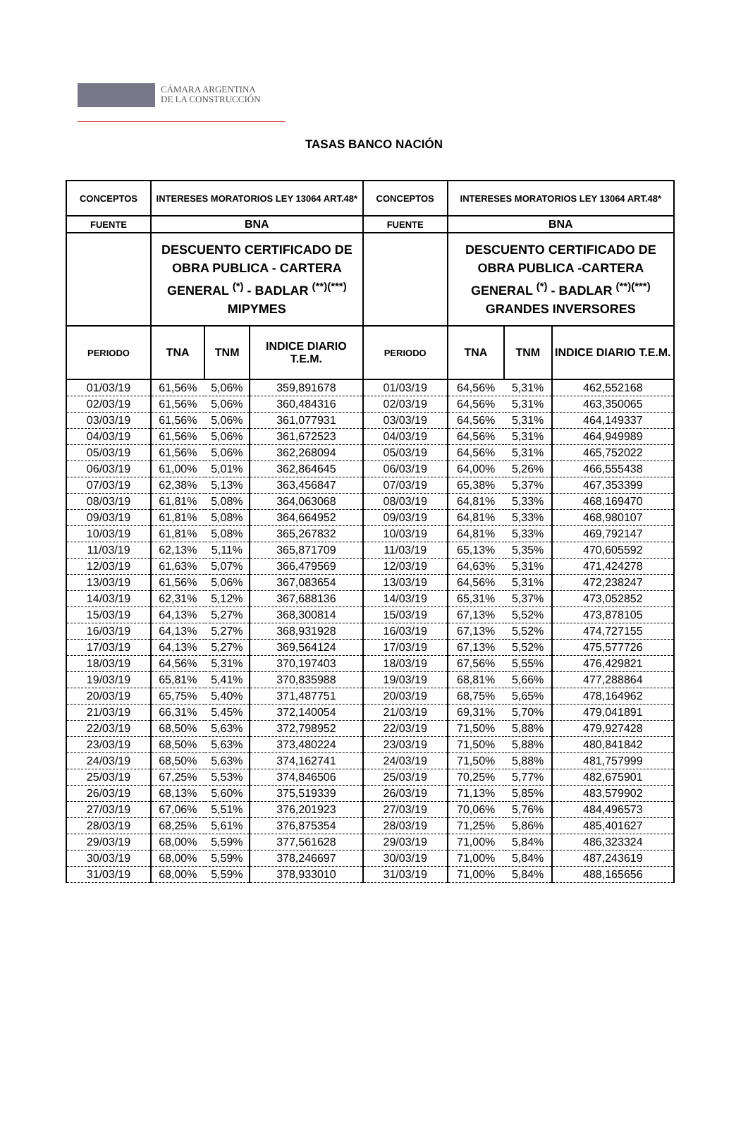CÁMARA ARGENTINA
DE LA CONSTRUCCIÓN
TASAS BANCO NACIÓN
| CONCEPTOS | INTERESES MORATORIOS LEY 13064 ART.48* | | | CONCEPTOS | INTERESES MORATORIOS LEY 13064 ART.48* | | |
| --- | --- | --- | --- | --- | --- | --- | --- |
| FUENTE | BNA | | | FUENTE | BNA | | |
| | DESCUENTO CERTIFICADO DE OBRA PUBLICA - CARTERA GENERAL <sup>(*)</sup> - BADLAR <sup>(**)(***)</sup> MIPYMES | | | | DESCUENTO CERTIFICADO DE OBRA PUBLICA -CARTERA GENERAL <sup>(*)</sup> - BADLAR <sup>(**)(***)</sup> GRANDES INVERSORES | | |
| PERIODO | TNA | TNM | INDICE DIARIO T.E.M. | PERIODO | TNA | TNM | INDICE DIARIO T.E.M. |
| 01/03/19 | 61,56% | 5,06% | 359,891678 | 01/03/19 | 64,56% | 5,31% | 462,552168 |
| 02/03/19 | 61,56% | 5,06% | 360,484316 | 02/03/19 | 64,56% | 5,31% | 463,350065 |
| 03/03/19 | 61,56% | 5,06% | 361,077931 | 03/03/19 | 64,56% | 5,31% | 464,149337 |
| 04/03/19 | 61,56% | 5,06% | 361,672523 | 04/03/19 | 64,56% | 5,31% | 464,949989 |
| 05/03/19 | 61,56% | 5,06% | 362,268094 | 05/03/19 | 64,56% | 5,31% | 465,752022 |
| 06/03/19 | 61,00% | 5,01% | 362,864645 | 06/03/19 | 64,00% | 5,26% | 466,555438 |
| 07/03/19 | 62,38% | 5,13% | 363,456847 | 07/03/19 | 65,38% | 5,37% | 467,353399 |
| 08/03/19 | 61,81% | 5,08% | 364,063068 | 08/03/19 | 64,81% | 5,33% | 468,169470 |
| 09/03/19 | 61,81% | 5,08% | 364,664952 | 09/03/19 | 64,81% | 5,33% | 468,980107 |
| 10/03/19 | 61,81% | 5,08% | 365,267832 | 10/03/19 | 64,81% | 5,33% | 469,792147 |
| 11/03/19 | 62,13% | 5,11% | 365,871709 | 11/03/19 | 65,13% | 5,35% | 470,605592 |
| 12/03/19 | 61,63% | 5,07% | 366,479569 | 12/03/19 | 64,63% | 5,31% | 471,424278 |
| 13/03/19 | 61,56% | 5,06% | 367,083654 | 13/03/19 | 64,56% | 5,31% | 472,238247 |
| 14/03/19 | 62,31% | 5,12% | 367,688136 | 14/03/19 | 65,31% | 5,37% | 473,052852 |
| 15/03/19 | 64,13% | 5,27% | 368,300814 | 15/03/19 | 67,13% | 5,52% | 473,878105 |
| 16/03/19 | 64,13% | 5,27% | 368,931928 | 16/03/19 | 67,13% | 5,52% | 474,727155 |
| 17/03/19 | 64,13% | 5,27% | 369,564124 | 17/03/19 | 67,13% | 5,52% | 475,577726 |
| 18/03/19 | 64,56% | 5,31% | 370,197403 | 18/03/19 | 67,56% | 5,55% | 476,429821 |
| 19/03/19 | 65,81% | 5,41% | 370,835988 | 19/03/19 | 68,81% | 5,66% | 477,288864 |
| 20/03/19 | 65,75% | 5,40% | 371,487751 | 20/03/19 | 68,75% | 5,65% | 478,164962 |
| 21/03/19 | 66,31% | 5,45% | 372,140054 | 21/03/19 | 69,31% | 5,70% | 479,041891 |
| 22/03/19 | 68,50% | 5,63% | 372,798952 | 22/03/19 | 71,50% | 5,88% | 479,927428 |
| 23/03/19 | 68,50% | 5,63% | 373,480224 | 23/03/19 | 71,50% | 5,88% | 480,841842 |
| 24/03/19 | 68,50% | 5,63% | 374,162741 | 24/03/19 | 71,50% | 5,88% | 481,757999 |
| 25/03/19 | 67,25% | 5,53% | 374,846506 | 25/03/19 | 70,25% | 5,77% | 482,675901 |
| 26/03/19 | 68,13% | 5,60% | 375,519339 | 26/03/19 | 71,13% | 5,85% | 483,579902 |
| 27/03/19 | 67,06% | 5,51% | 376,201923 | 27/03/19 | 70,06% | 5,76% | 484,496573 |
| 28/03/19 | 68,25% | 5,61% | 376,875354 | 28/03/19 | 71,25% | 5,86% | 485,401627 |
| 29/03/19 | 68,00% | 5,59% | 377,561628 | 29/03/19 | 71,00% | 5,84% | 486,323324 |
| 30/03/19 | 68,00% | 5,59% | 378,246697 | 30/03/19 | 71,00% | 5,84% | 487,243619 |
| 31/03/19 | 68,00% | 5,59% | 378,933010 | 31/03/19 | 71,00% | 5,84% | 488,165656 |